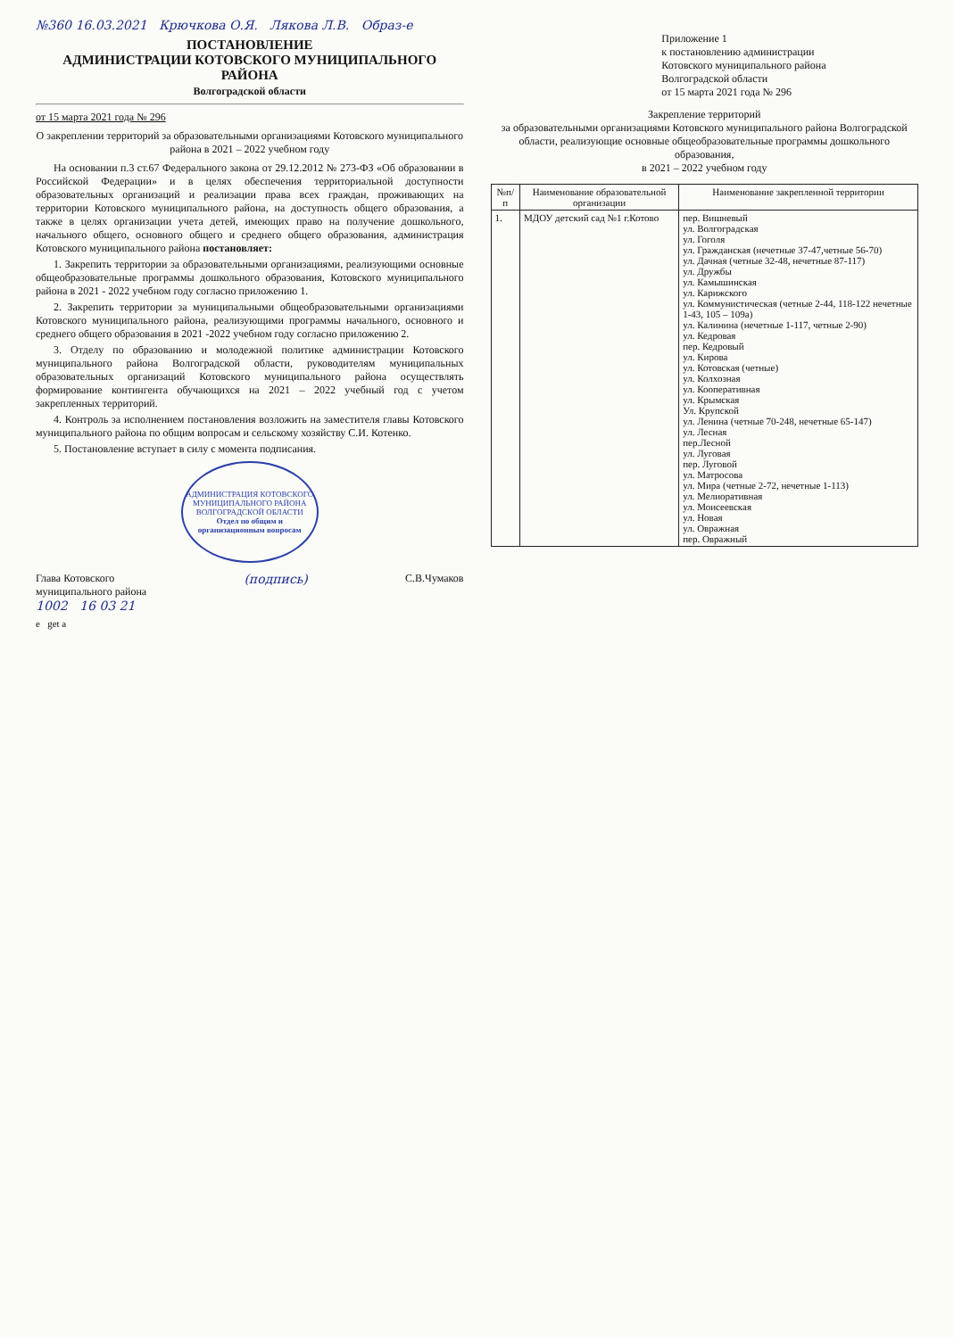№360 16.03.2021 Крючкова О.Я. Лякова Л.В. Образ-е
ПОСТАНОВЛЕНИЕ
АДМИНИСТРАЦИИ КОТОВСКОГО МУНИЦИПАЛЬНОГО РАЙОНА
Волгоградской области
от 15 марта 2021 года № 296
О закреплении территорий за образовательными организациями Котовского муниципального района в 2021 – 2022 учебном году
На основании п.3 ст.67 Федерального закона от 29.12.2012 № 273-ФЗ «Об образовании в Российской Федерации» и в целях обеспечения территориальной доступности образовательных организаций и реализации права всех граждан, проживающих на территории Котовского муниципального района, на доступность общего образования, а также в целях организации учета детей, имеющих право на получение дошкольного, начального общего, основного общего и среднего общего образования, администрация Котовского муниципального района постановляет:
1. Закрепить территории за образовательными организациями, реализующими основные общеобразовательные программы дошкольного образования, Котовского муниципального района в 2021 - 2022 учебном году согласно приложению 1.
2. Закрепить территории за муниципальными общеобразовательными организациями Котовского муниципального района, реализующими программы начального, основного и среднего общего образования в 2021 -2022 учебном году согласно приложению 2.
3. Отделу по образованию и молодежной политике администрации Котовского муниципального района Волгоградской области, руководителям муниципальных образовательных организаций Котовского муниципального района осуществлять формирование контингента обучающихся на 2021 – 2022 учебный год с учетом закрепленных территорий.
4. Контроль за исполнением постановления возложить на заместителя главы Котовского муниципального района по общим вопросам и сельскому хозяйству С.И. Котенко.
5. Постановление вступает в силу с момента подписания.
АДМИНИСТРАЦИЯ КОТОВСКОГО МУНИЦИПАЛЬНОГО РАЙОНА ВОЛГОГРАДСКОЙ ОБЛАСТИ
Отдел по общим и организационным вопросам
Глава Котовского
муниципального района (подпись) С.В.Чумаков
1002 16 03 21
Приложение 1
к постановлению администрации
Котовского муниципального района
Волгоградской области
от 15 марта 2021 года № 296
Закрепление территорий
за образовательными организациями Котовского муниципального района Волгоградской области, реализующие основные общеобразовательные программы дошкольного образования,
в 2021 – 2022 учебном году
| №п/п | Наименование образовательной организации | Наименование закрепленной территории |
| --- | --- | --- |
| 1. | МДОУ детский сад №1 г.Котово | пер. Вишневый ул. Волгоградская ул. Гоголя ул. Гражданская (нечетные 37-47,четные 56-70) ул. Дачная (четные 32-48, нечетные 87-117) ул. Дружбы ул. Камышинская ул. Карижского ул. Коммунистическая (четные 2-44, 118-122 нечетные 1-43, 105 – 109а) ул. Калинина (нечетные 1-117, четные 2-90) ул. Кедровая пер. Кедровый ул. Кирова ул. Котовская (четные) ул. Колхозная ул. Кооперативная ул. Крымская Ул. Крупской ул. Ленина (четные 70-248, нечетные 65-147) ул. Лесная пер.Лесной ул. Луговая пер. Луговой ул. Матросова ул. Мира (четные 2-72, нечетные 1-113) ул. Мелиоративная ул. Моисеевская ул. Новая ул. Овражная пер. Овражный |
e get a